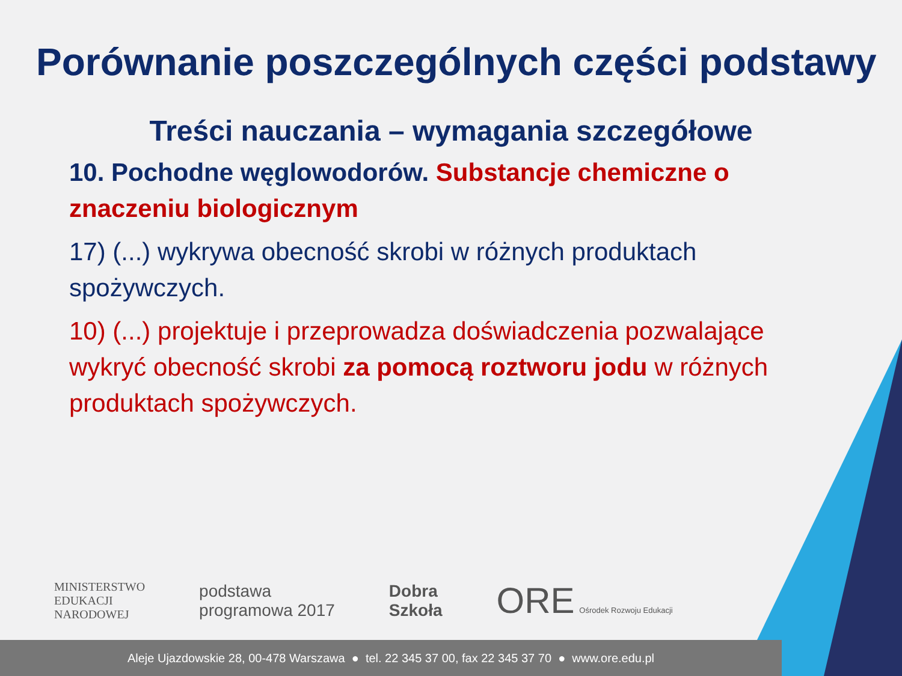Porównanie poszczególnych części podstawy
Treści nauczania – wymagania szczegółowe
10. Pochodne węglowodorów. Substancje chemiczne o znaczeniu biologicznym
17) (...) wykrywa obecność skrobi w różnych produktach spożywczych.
10) (...) projektuje i przeprowadza doświadczenia pozwalające wykryć obecność skrobi za pomocą roztworu jodu w różnych produktach spożywczych.
MINISTERSTWO
EDUKACJI
NARODOWEJ
podstawa
programowa 2017
Dobra
Szkoła
ORE Ośrodek Rozwoju Edukacji
Aleje Ujazdowskie 28, 00-478 Warszawa ● tel. 22 345 37 00, fax 22 345 37 70 ● www.ore.edu.pl